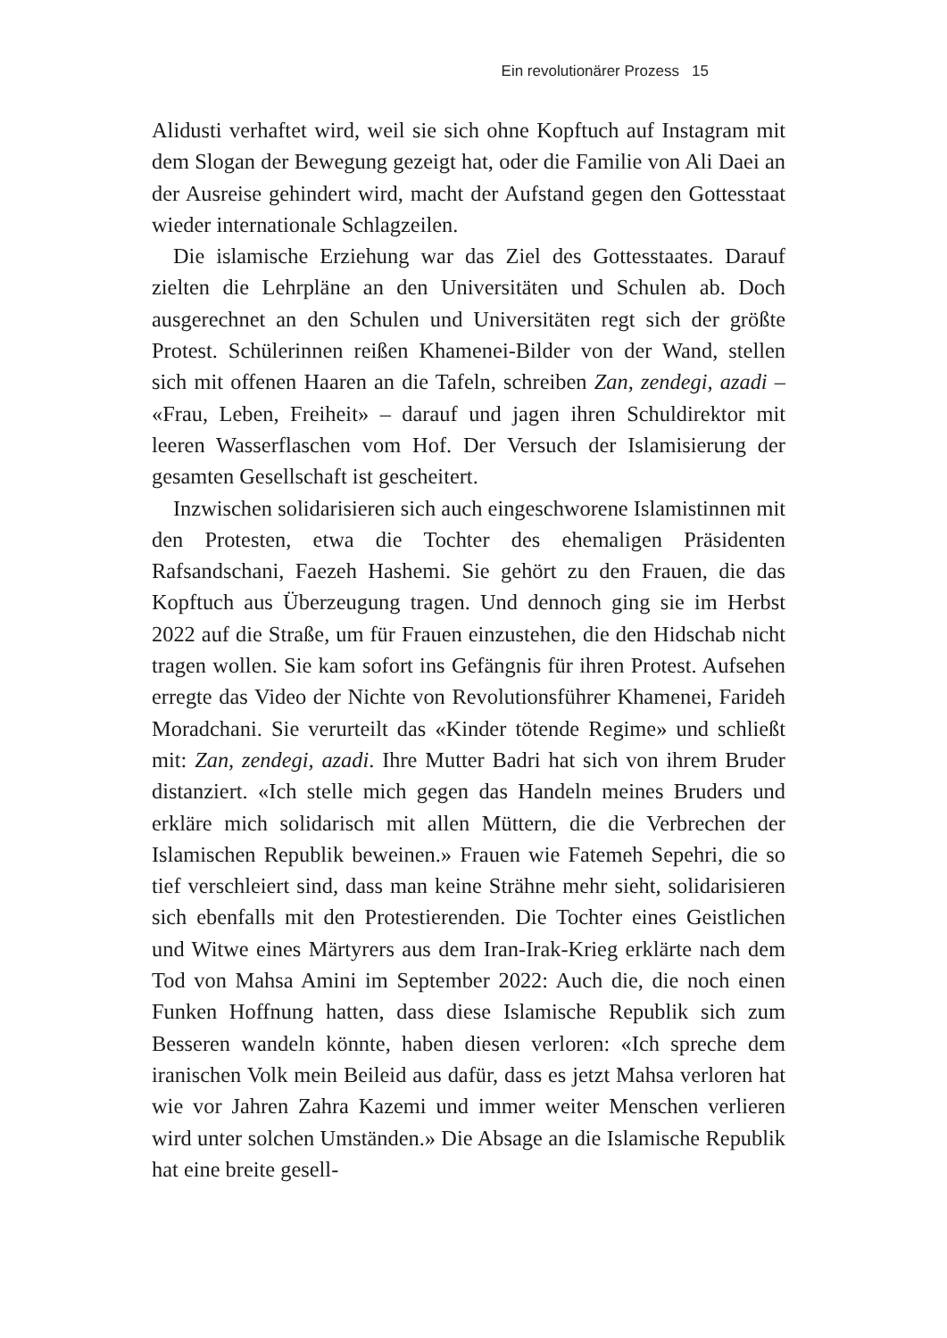Ein revolutionärer Prozess 15
Alidusti verhaftet wird, weil sie sich ohne Kopftuch auf Instagram mit dem Slogan der Bewegung gezeigt hat, oder die Familie von Ali Daei an der Ausreise gehindert wird, macht der Aufstand gegen den Gottesstaat wieder internationale Schlagzeilen.
Die islamische Erziehung war das Ziel des Gottesstaates. Darauf zielten die Lehrpläne an den Universitäten und Schulen ab. Doch ausgerechnet an den Schulen und Universitäten regt sich der größte Protest. Schülerinnen reißen Khamenei-Bilder von der Wand, stellen sich mit offenen Haaren an die Tafeln, schreiben Zan, zendegi, azadi – «Frau, Leben, Freiheit» – darauf und jagen ihren Schuldirektor mit leeren Wasserflaschen vom Hof. Der Versuch der Islamisierung der gesamten Gesellschaft ist gescheitert.
Inzwischen solidarisieren sich auch eingeschworene Islamistinnen mit den Protesten, etwa die Tochter des ehemaligen Präsidenten Rafsandschani, Faezeh Hashemi. Sie gehört zu den Frauen, die das Kopftuch aus Überzeugung tragen. Und dennoch ging sie im Herbst 2022 auf die Straße, um für Frauen einzustehen, die den Hidschab nicht tragen wollen. Sie kam sofort ins Gefängnis für ihren Protest. Aufsehen erregte das Video der Nichte von Revolutionsführer Khamenei, Farideh Moradchani. Sie verurteilt das «Kinder tötende Regime» und schließt mit: Zan, zendegi, azadi. Ihre Mutter Badri hat sich von ihrem Bruder distanziert. «Ich stelle mich gegen das Handeln meines Bruders und erkläre mich solidarisch mit allen Müttern, die die Verbrechen der Islamischen Republik beweinen.» Frauen wie Fatemeh Sepehri, die so tief verschleiert sind, dass man keine Strähne mehr sieht, solidarisieren sich ebenfalls mit den Protestierenden. Die Tochter eines Geistlichen und Witwe eines Märtyrers aus dem Iran-Irak-Krieg erklärte nach dem Tod von Mahsa Amini im September 2022: Auch die, die noch einen Funken Hoffnung hatten, dass diese Islamische Republik sich zum Besseren wandeln könnte, haben diesen verloren: «Ich spreche dem iranischen Volk mein Beileid aus dafür, dass es jetzt Mahsa verloren hat wie vor Jahren Zahra Kazemi und immer weiter Menschen verlieren wird unter solchen Umständen.» Die Absage an die Islamische Republik hat eine breite gesell-